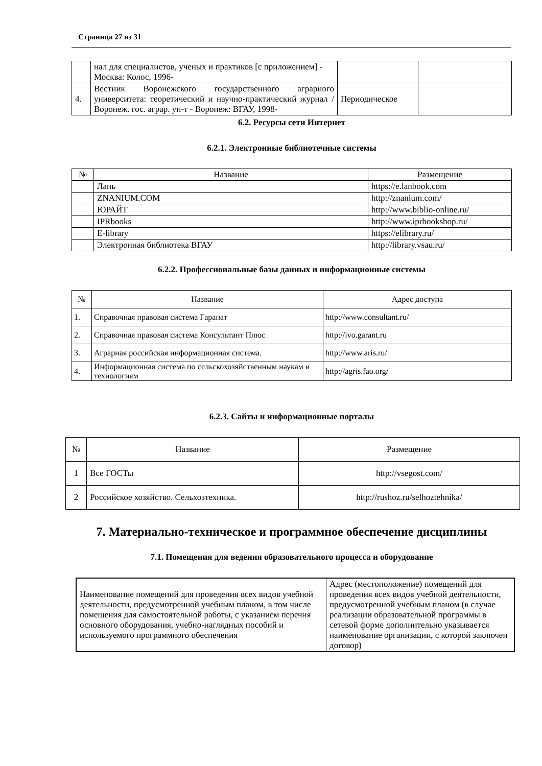Страница 27 из 31
| | нал для специалистов, ученых и практиков [с приложением] - Москва: Колос, 1996- | | |
| 4. | Вестник Воронежского государственного аграрного университета: теоретический и научно-практический журнал / Воронеж. гос. аграр. ун-т - Воронеж: ВГАУ, 1998- | Периодическое | |
6.2. Ресурсы сети Интернет
6.2.1. Электронные библиотечные системы
| № | Название | Размещение |
| --- | --- | --- |
| | Лань | https://e.lanbook.com |
| | ZNANIUM.COM | http://znanium.com/ |
| | ЮРАЙТ | http://www.biblio-online.ru/ |
| | IPRbooks | http://www.iprbookshop.ru/ |
| | E-library | https://elibrary.ru/ |
| | Электронная библиотека ВГАУ | http://library.vsau.ru/ |
6.2.2. Профессиональные базы данных и информационные системы
| № | Название | Адрес доступа |
| --- | --- | --- |
| 1. | Справочная правовая система Гаранат | http://www.consultant.ru/ |
| 2. | Справочная правовая система Консультант Плюс | http://ivo.garant.ru |
| 3. | Аграрная российская информационная система. | http://www.aris.ru/ |
| 4. | Информационная система по сельскохозяйственным наукам и технологиям | http://agris.fao.org/ |
6.2.3. Сайты и информационные порталы
| № | Название | Размещение |
| --- | --- | --- |
| 1 | Все ГОСТы | http://vsegost.com/ |
| 2 | Российское хозяйство. Сельхозтехника. | http://rushoz.ru/selhoztehnika/ |
7. Материально-техническое и программное обеспечение дисциплины
7.1. Помещения для ведения образовательного процесса и оборудование
| Наименование помещений для проведения всех видов учебной деятельности, предусмотренной учебным планом, в том числе помещения для самостоятельной работы, с указанием перечня основного оборудования, учебно-наглядных пособий и используемого программного обеспечения | Адрес (местоположение) помещений для проведения всех видов учебной деятельности, предусмотренной учебным планом (в случае реализации образовательной программы в сетевой форме дополнительно указывается наименование организации, с которой заключен договор) |